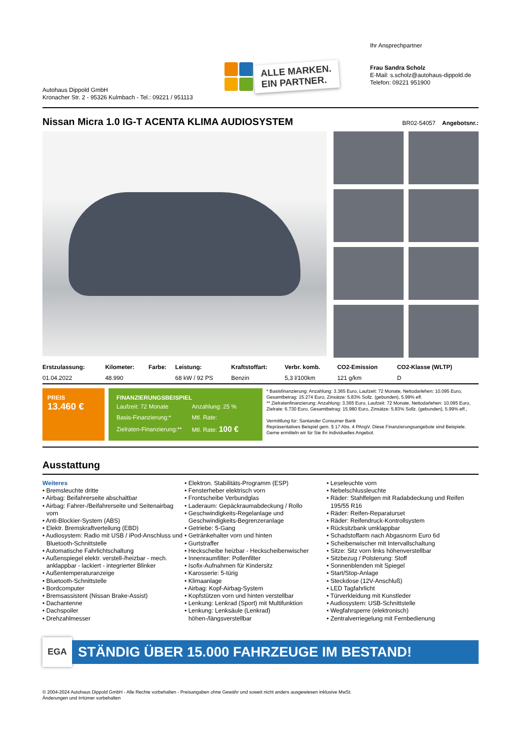Autohaus Dippold GmbH
Kronacher Str. 2 - 95326 Kulmbach - Tel.: 09221 / 951113
ALLE MARKEN.
EIN PARTNER.
Ihr Ansprechpartner
Frau Sandra Scholz
E-Mail: s.scholz@autohaus-dippold.de
Telefon: 09221 951900
Nissan Micra 1.0 IG-T ACENTA KLIMA AUDIOSYSTEM
BR02-54057 Angebotsnr.:
| Erstzulassung: | Kilometer: | Farbe: | Leistung: | Kraftstoffart: | Verbr. komb. | CO2-Emission | CO2-Klasse (WLTP) |
| --- | --- | --- | --- | --- | --- | --- | --- |
| 01.04.2022 | 48.990 | | 68 kW / 92 PS | Benzin | 5,3 l/100km | 121 g/km | D |
PREIS
13.460 €
FINANZIERUNGSBEISPIEL
| Laufzeit: 72 Monate | Anzahlung: 25 % |
| Basis-Finanzierung:* | Mtl. Rate: |
| Zielraten-Finanzierung:** | Mtl. Rate: 100 € |
* Basisfinanzierung: Anzahlung: 3.365 Euro, Laufzeit: 72 Monate, Nettodarlehen: 10.095 Euro, Gesamtbetrag: 15.274 Euro, Zinsätze: 5.83% Sollz. (gebunden), 5.99% eff.
** Zielratenfinanzierung: Anzahlung: 3.365 Euro, Laufzeit: 72 Monate, Nettodarlehen: 10.095 Euro, Zielrate: 6.730 Euro, Gesamtbetrag: 15.980 Euro, Zinsätze: 5.83% Sollz. (gebunden), 5.99% eff.,
Vermittlung für: Santander Consumer Bank
Repräsentatives Beispiel gem. § 17 Abs. 4 PAngV. Diese Finanzierungsangebote sind Beispiele. Gerne ermitteln wir für Sie Ihr individuelles Angebot.
Ausstattung
Weiteres
• Bremsleuchte dritte
• Airbag: Beifahrerseite abschaltbar
• Airbag: Fahrer-/Beifahrerseite und Seitenairbag vorn
• Anti-Blockier-System (ABS)
• Elektr. Bremskraftverteilung (EBD)
• Audiosystem: Radio mit USB / iPod-Anschluss und Bluetooth-Schnittstelle
• Automatische Fahrlichtschaltung
• Außenspiegel elektr. verstell-/heizbar - mech. anklappbar - lackiert - integrierter Blinker
• Außentemperaturanzeige
• Bluetooth-Schnittstelle
• Bordcomputer
• Bremsassistent (Nissan Brake-Assist)
• Dachantenne
• Dachspoiler
• Drehzahlmesser
• Elektron. Stabilitäts-Programm (ESP)
• Fensterheber elektrisch vorn
• Frontscheibe Verbundglas
• Laderaum: Gepäckraumabdeckung / Rollo
• Geschwindigkeits-Regelanlage und Geschwindigkeits-Begrenzeranlage
• Getriebe: 5-Gang
• Getränkehalter vorn und hinten
• Gurtstraffer
• Heckscheibe heizbar - Heckscheibenwischer
• Innenraumfilter: Pollenfilter
• Isofix-Aufnahmen für Kindersitz
• Karosserie: 5-türig
• Klimaanlage
• Airbag: Kopf-Airbag-System
• Kopfstützen vorn und hinten verstellbar
• Lenkung: Lenkrad (Sport) mit Multifunktion
• Lenkung: Lenksäule (Lenkrad) höhen-/längsverstellbar
• Leseleuchte vorn
• Nebelschlussleuchte
• Räder: Stahlfelgen mit Radabdeckung und Reifen 195/55 R16
• Räder: Reifen-Reparaturset
• Räder: Reifendruck-Kontrollsystem
• Rücksitzbank umklappbar
• Schadstoffarm nach Abgasnorm Euro 6d
• Scheibenwischer mit Intervallschaltung
• Sitze: Sitz vorn links höhenverstellbar
• Sitzbezug / Polsterung: Stoff
• Sonnenblenden mit Spiegel
• Start/Stop-Anlage
• Steckdose (12V-Anschluß)
• LED Tagfahrlicht
• Türverkleidung mit Kunstleder
• Audiosystem: USB-Schnittstelle
• Wegfahrsperre (elektronisch)
• Zentralverriegelung mit Fernbedienung
EGA
STÄNDIG ÜBER 15.000 FAHRZEUGE IM BESTAND!
© 2004-2024 Autohaus Dippold GmbH - Alle Rechte vorbehalten - Preisangaben ohne Gewähr und soweit nicht anders ausgewiesen inklusive MwSt.
Änderungen und Irrtümer vorbehalten